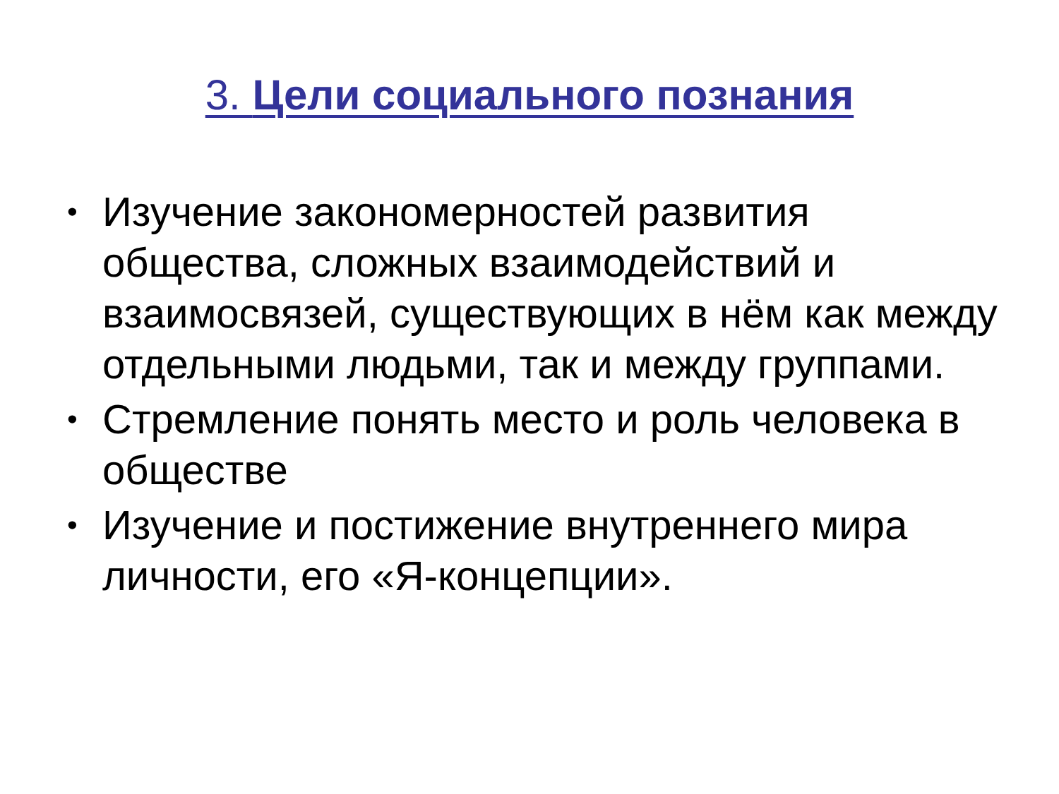3. Цели социального познания
• Изучение закономерностей развития общества, сложных взаимодействий и взаимосвязей, существующих в нём как между отдельными людьми, так и между группами.
• Стремление понять место и роль человека в обществе
• Изучение и постижение внутреннего мира личности, его «Я-концепции».